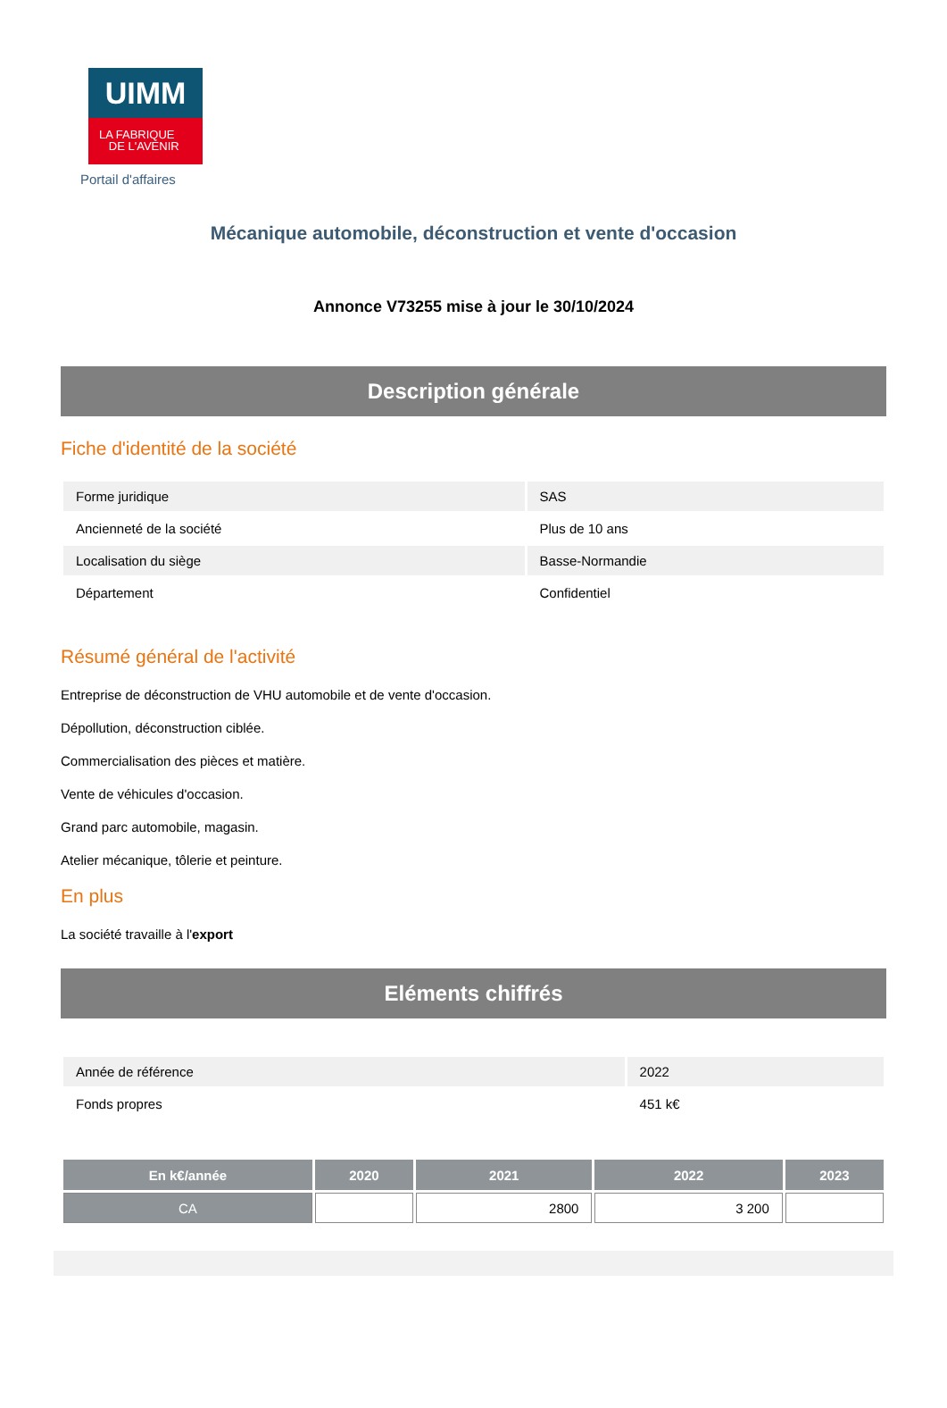UIMM
LA FABRIQUE
DE L'AVENIR
Portail d'affaires
Mécanique automobile, déconstruction et vente d'occasion
Annonce V73255 mise à jour le 30/10/2024
Description générale
Fiche d'identité de la société
| Forme juridique | SAS |
| Ancienneté de la société | Plus de 10 ans |
| Localisation du siège | Basse-Normandie |
| Département | Confidentiel |
Résumé général de l'activité
Entreprise de déconstruction de VHU automobile et de vente d'occasion.
Dépollution, déconstruction ciblée.
Commercialisation des pièces et matière.
Vente de véhicules d'occasion.
Grand parc automobile, magasin.
Atelier mécanique, tôlerie et peinture.
En plus
La société travaille à l'export
Eléments chiffrés
| Année de référence | 2022 |
| Fonds propres | 451 k€ |
| En k€/année | 2020 | 2021 | 2022 | 2023 |
| --- | --- | --- | --- | --- |
| CA | | 2800 | 3 200 | |